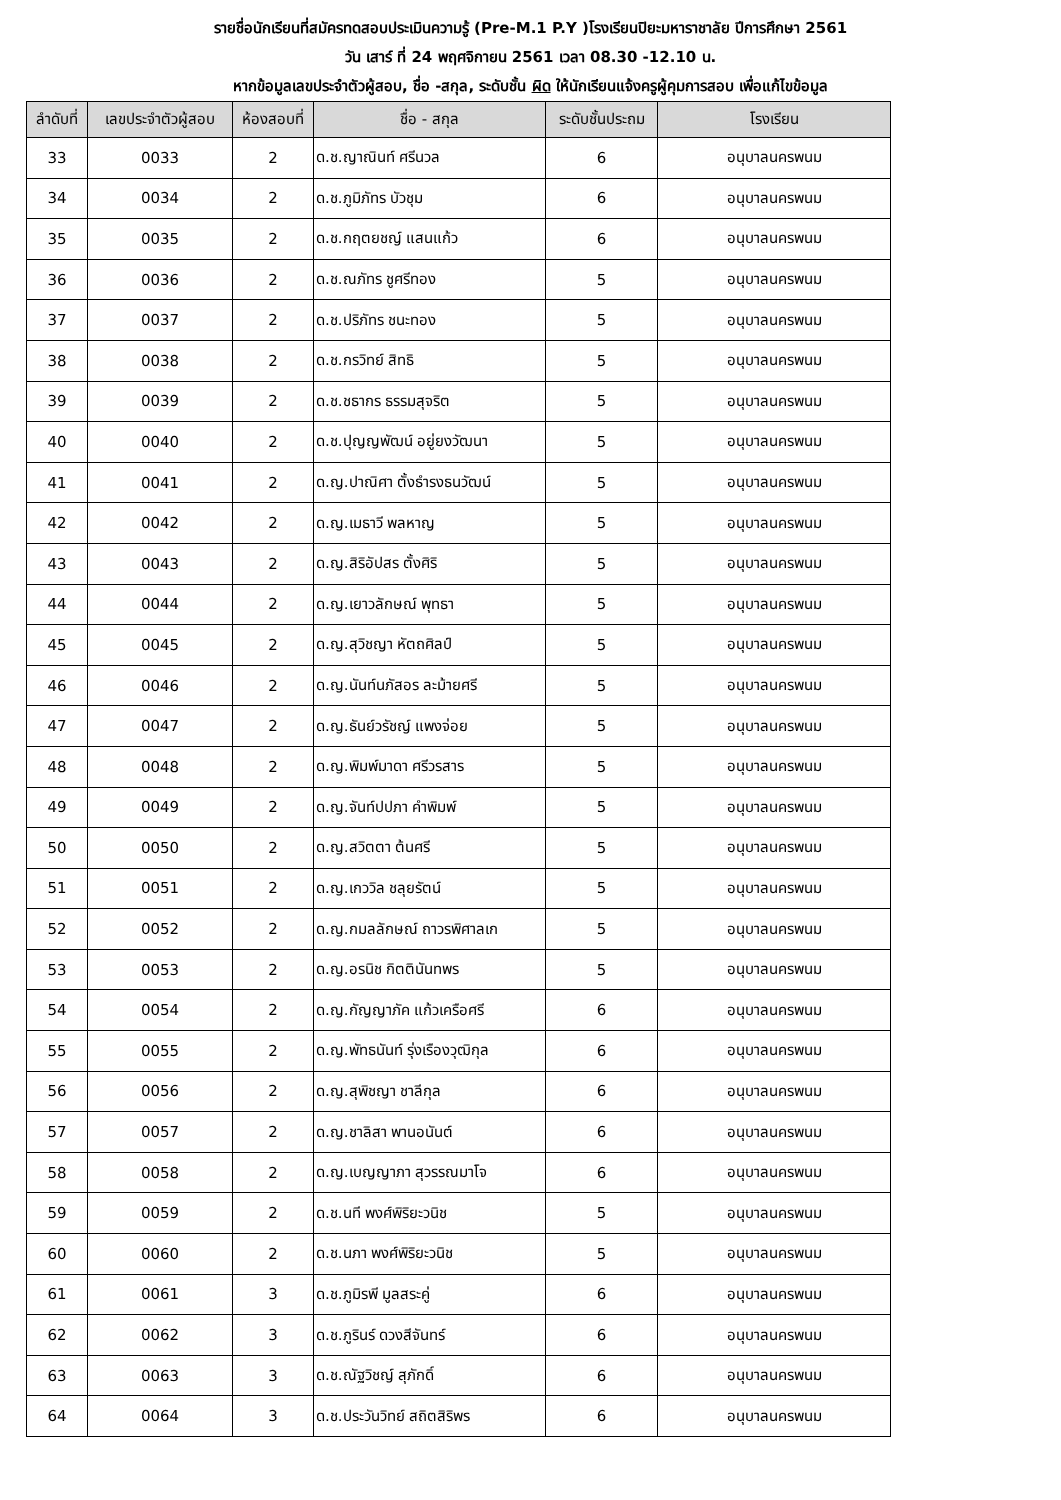รายชื่อนักเรียนที่สมัครทดสอบประเมินความรู้ (Pre-M.1 P.Y )โรงเรียนปิยะมหาราชาลัย ปีการศึกษา 2561
วัน เสาร์ ที่ 24 พฤศจิกายน 2561 เวลา 08.30 -12.10 น.
หากข้อมูลเลขประจำตัวผู้สอบ, ชื่อ -สกุล, ระดับชั้น ผิด ให้นักเรียนแจ้งครูผู้คุมการสอบ เพื่อแก้ไขข้อมูล
| ลำดับที่ | เลขประจำตัวผู้สอบ | ห้องสอบที่ | ชื่อ - สกุล | ระดับชั้นประถม | โรงเรียน |
| --- | --- | --- | --- | --- | --- |
| 33 | 0033 | 2 | ด.ช.ญาณินท์ ศรีนวล | 6 | อนุบาลนครพนม |
| 34 | 0034 | 2 | ด.ช.ภูมิภัทร บัวชุม | 6 | อนุบาลนครพนม |
| 35 | 0035 | 2 | ด.ช.กฤตยชญ์ แสนแก้ว | 6 | อนุบาลนครพนม |
| 36 | 0036 | 2 | ด.ช.ณภัทร ชูศรีทอง | 5 | อนุบาลนครพนม |
| 37 | 0037 | 2 | ด.ช.ปริภัทร ชนะทอง | 5 | อนุบาลนครพนม |
| 38 | 0038 | 2 | ด.ช.กรวิทย์ สิทธิ | 5 | อนุบาลนครพนม |
| 39 | 0039 | 2 | ด.ช.ชธากร ธรรมสุจริต | 5 | อนุบาลนครพนม |
| 40 | 0040 | 2 | ด.ช.ปุญญพัฒน์ อยู่ยงวัฒนา | 5 | อนุบาลนครพนม |
| 41 | 0041 | 2 | ด.ญ.ปาณิศา ตั้งธำรงธนวัฒน์ | 5 | อนุบาลนครพนม |
| 42 | 0042 | 2 | ด.ญ.เมธาวี พลหาญ | 5 | อนุบาลนครพนม |
| 43 | 0043 | 2 | ด.ญ.สิริอัปสร ตั้งศิริ | 5 | อนุบาลนครพนม |
| 44 | 0044 | 2 | ด.ญ.เยาวลักษณ์ พุทธา | 5 | อนุบาลนครพนม |
| 45 | 0045 | 2 | ด.ญ.สุวิชญา หัตถศิลป์ | 5 | อนุบาลนครพนม |
| 46 | 0046 | 2 | ด.ญ.นันท์นภัสอร ละม้ายศรี | 5 | อนุบาลนครพนม |
| 47 | 0047 | 2 | ด.ญ.ธันย์วรัชญ์ แพงจ่อย | 5 | อนุบาลนครพนม |
| 48 | 0048 | 2 | ด.ญ.พิมพ์มาดา ศรีวรสาร | 5 | อนุบาลนครพนม |
| 49 | 0049 | 2 | ด.ญ.จันท์ปปภา คำพิมพ์ | 5 | อนุบาลนครพนม |
| 50 | 0050 | 2 | ด.ญ.สวิตตา ต้นศรี | 5 | อนุบาลนครพนม |
| 51 | 0051 | 2 | ด.ญ.เกววิล ชลุยรัตน์ | 5 | อนุบาลนครพนม |
| 52 | 0052 | 2 | ด.ญ.กมลลักษณ์ ถาวรพิศาลเก | 5 | อนุบาลนครพนม |
| 53 | 0053 | 2 | ด.ญ.อรนิช กิตตินันทพร | 5 | อนุบาลนครพนม |
| 54 | 0054 | 2 | ด.ญ.กัญญาภัค แก้วเครือศรี | 6 | อนุบาลนครพนม |
| 55 | 0055 | 2 | ด.ญ.พัทธนันท์ รุ่งเรืองวุฒิกุล | 6 | อนุบาลนครพนม |
| 56 | 0056 | 2 | ด.ญ.สุพิชญา ชาลีกุล | 6 | อนุบาลนครพนม |
| 57 | 0057 | 2 | ด.ญ.ชาลิสา พานอนันต์ | 6 | อนุบาลนครพนม |
| 58 | 0058 | 2 | ด.ญ.เบญญาภา สุวรรณมาโจ | 6 | อนุบาลนครพนม |
| 59 | 0059 | 2 | ด.ช.นที พงศ์พิริยะวนิช | 5 | อนุบาลนครพนม |
| 60 | 0060 | 2 | ด.ช.นภา พงศ์พิริยะวนิช | 5 | อนุบาลนครพนม |
| 61 | 0061 | 3 | ด.ช.ภูมิรพี มูลสระคู่ | 6 | อนุบาลนครพนม |
| 62 | 0062 | 3 | ด.ช.ภูรินร์ ดวงสีจันทร์ | 6 | อนุบาลนครพนม |
| 63 | 0063 | 3 | ด.ช.ณัฐวิชญ์ สุภักดิ์ | 6 | อนุบาลนครพนม |
| 64 | 0064 | 3 | ด.ช.ประวันวิทย์ สถิตสิริพร | 6 | อนุบาลนครพนม |